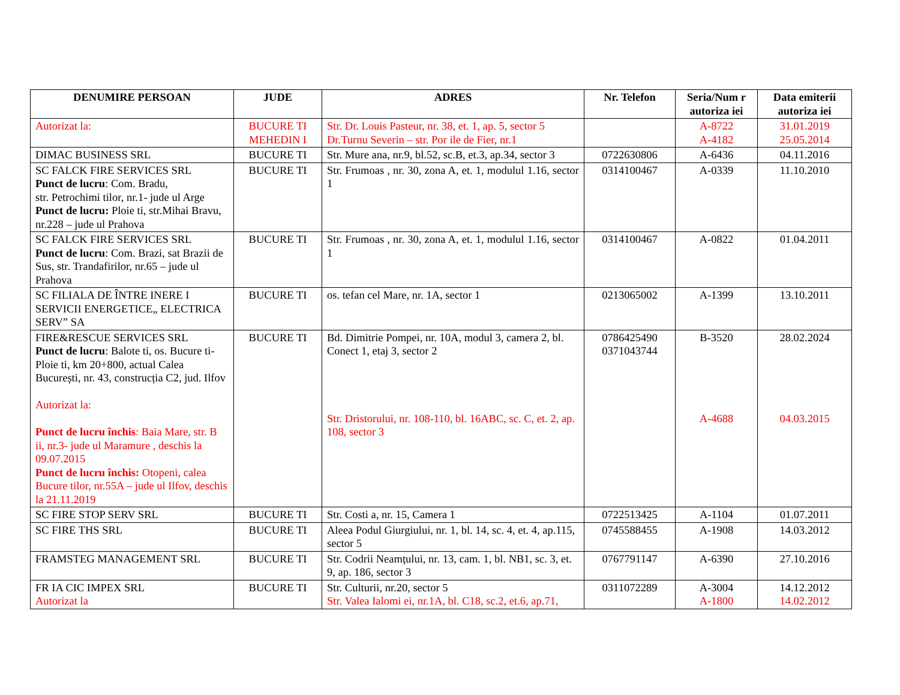| DENUMIRE PERSOAN | JUDE | ADRES | Nr. Telefon | Seria/Num r autoriza iei | Data emiterii autoriza iei |
| --- | --- | --- | --- | --- | --- |
| Autorizat la: | BUCURE TI MEHEDIN I | Str. Dr. Louis Pasteur, nr. 38, et. 1, ap. 5, sector 5 Dr.Turnu Severin – str. Por ile de Fier, nr.1 | | A-8722 A-4182 | 31.01.2019 25.05.2014 |
| DIMAC BUSINESS SRL | BUCURE TI | Str. Mure ana, nr.9, bl.52, sc.B, et.3, ap.34, sector 3 | 0722630806 | A-6436 | 04.11.2016 |
| SC FALCK FIRE SERVICES SRL Punct de lucru : Com. Bradu, str. Petrochimi tilor, nr.1- jude ul Arge Punct de lucru: Ploie ti, str.Mihai Bravu, nr.228 – jude ul Prahova | BUCURE TI | Str. Frumoas , nr. 30, zona A, et. 1, modulul 1.16, sector 1 | 0314100467 | A-0339 | 11.10.2010 |
| SC FALCK FIRE SERVICES SRL Punct de lucru : Com. Brazi, sat Brazii de Sus, str. Trandafirilor, nr.65 – jude ul Prahova | BUCURE TI | Str. Frumoas , nr. 30, zona A, et. 1, modulul 1.16, sector 1 | 0314100467 | A-0822 | 01.04.2011 |
| SC FILIALA DE ÎNTRE INERE I SERVICII ENERGETICE„ ELECTRICA SERV” SA | BUCURE TI | os. tefan cel Mare, nr. 1A, sector 1 | 0213065002 | A-1399 | 13.10.2011 |
| FIRE&RESCUE SERVICES SRL Punct de lucru : Balote ti, os. Bucure ti-Ploie ti, km 20+800, actual Calea București, nr. 43, construcția C2, jud. Ilfov Autorizat la: Punct de lucru închis : Baia Mare, str. B ii, nr.3- jude ul Maramure , deschis la 09.07.2015 Punct de lucru închis: Otopeni, calea Bucure tilor, nr.55A – jude ul Ilfov, deschis la 21.11.2019 | BUCURE TI | Bd. Dimitrie Pompei, nr. 10A, modul 3, camera 2, bl. Conect 1, etaj 3, sector 2 Str. Dristorului, nr. 108-110, bl. 16ABC, sc. C, et. 2, ap. 108, sector 3 | 0786425490 0371043744 | B-3520 A-4688 | 28.02.2024 04.03.2015 |
| SC FIRE STOP SERV SRL | BUCURE TI | Str. Costi a, nr. 15, Camera 1 | 0722513425 | A-1104 | 01.07.2011 |
| SC FIRE THS SRL | BUCURE TI | Aleea Podul Giurgiului, nr. 1, bl. 14, sc. 4, et. 4, ap.115, sector 5 | 0745588455 | A-1908 | 14.03.2012 |
| FRAMSTEG MANAGEMENT SRL | BUCURE TI | Str. Codrii Neamțului, nr. 13, cam. 1, bl. NB1, sc. 3, et. 9, ap. 186, sector 3 | 0767791147 | A-6390 | 27.10.2016 |
| FR IA CIC IMPEX SRL Autorizat la | BUCURE TI | Str. Culturii, nr.20, sector 5 Str. Valea Ialomi ei, nr.1A, bl. C18, sc.2, et.6, ap.71, | 0311072289 | A-3004 A-1800 | 14.12.2012 14.02.2012 |